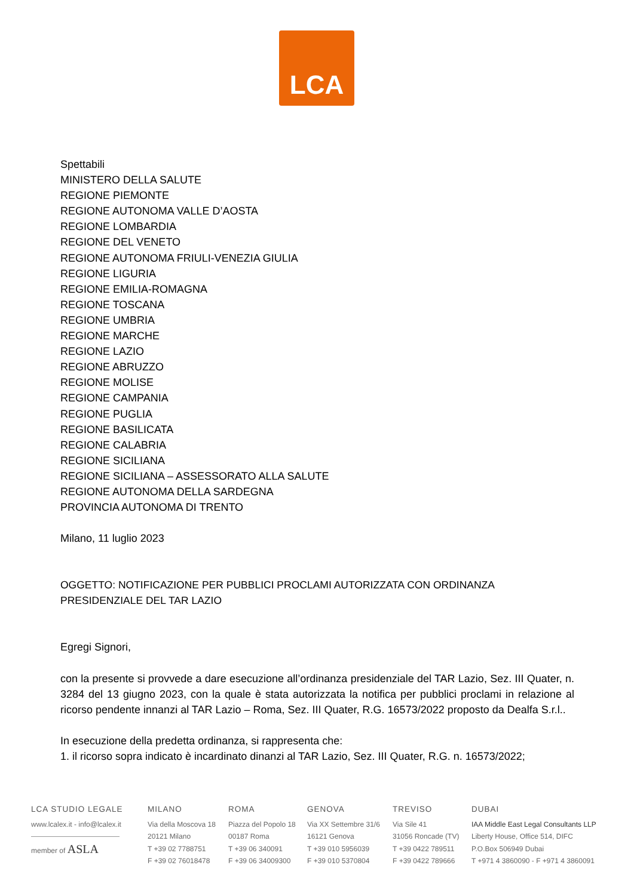LCA
Spettabili
MINISTERO DELLA SALUTE
REGIONE PIEMONTE
REGIONE AUTONOMA VALLE D’AOSTA
REGIONE LOMBARDIA
REGIONE DEL VENETO
REGIONE AUTONOMA FRIULI-VENEZIA GIULIA
REGIONE LIGURIA
REGIONE EMILIA-ROMAGNA
REGIONE TOSCANA
REGIONE UMBRIA
REGIONE MARCHE
REGIONE LAZIO
REGIONE ABRUZZO
REGIONE MOLISE
REGIONE CAMPANIA
REGIONE PUGLIA
REGIONE BASILICATA
REGIONE CALABRIA
REGIONE SICILIANA
REGIONE SICILIANA – ASSESSORATO ALLA SALUTE
REGIONE AUTONOMA DELLA SARDEGNA
PROVINCIA AUTONOMA DI TRENTO
Milano, 11 luglio 2023
OGGETTO: NOTIFICAZIONE PER PUBBLICI PROCLAMI AUTORIZZATA CON ORDINANZA PRESIDENZIALE DEL TAR LAZIO
Egregi Signori,
con la presente si provvede a dare esecuzione all’ordinanza presidenziale del TAR Lazio, Sez. III Quater, n. 3284 del 13 giugno 2023, con la quale è stata autorizzata la notifica per pubblici proclami in relazione al ricorso pendente innanzi al TAR Lazio – Roma, Sez. III Quater, R.G. 16573/2022 proposto da Dealfa S.r.l..
In esecuzione della predetta ordinanza, si rappresenta che:
1. il ricorso sopra indicato è incardinato dinanzi al TAR Lazio, Sez. III Quater, R.G. n. 16573/2022;
LCA STUDIO LEGALE
www.lcalex.it - info@lcalex.it
member of ASLA
MILANO
Via della Moscova 18
20121 Milano
T +39 02 7788751
F +39 02 76018478
ROMA
Piazza del Popolo 18
00187 Roma
T +39 06 340091
F +39 06 34009300
GENOVA
Via XX Settembre 31/6
16121 Genova
T +39 010 5956039
F +39 010 5370804
TREVISO
Via Sile 41
31056 Roncade (TV)
T +39 0422 789511
F +39 0422 789666
DUBAI
IAA Middle East Legal Consultants LLP
Liberty House, Office 514, DIFC
P.O.Box 506949 Dubai
T +971 4 3860090 - F +971 4 3860091